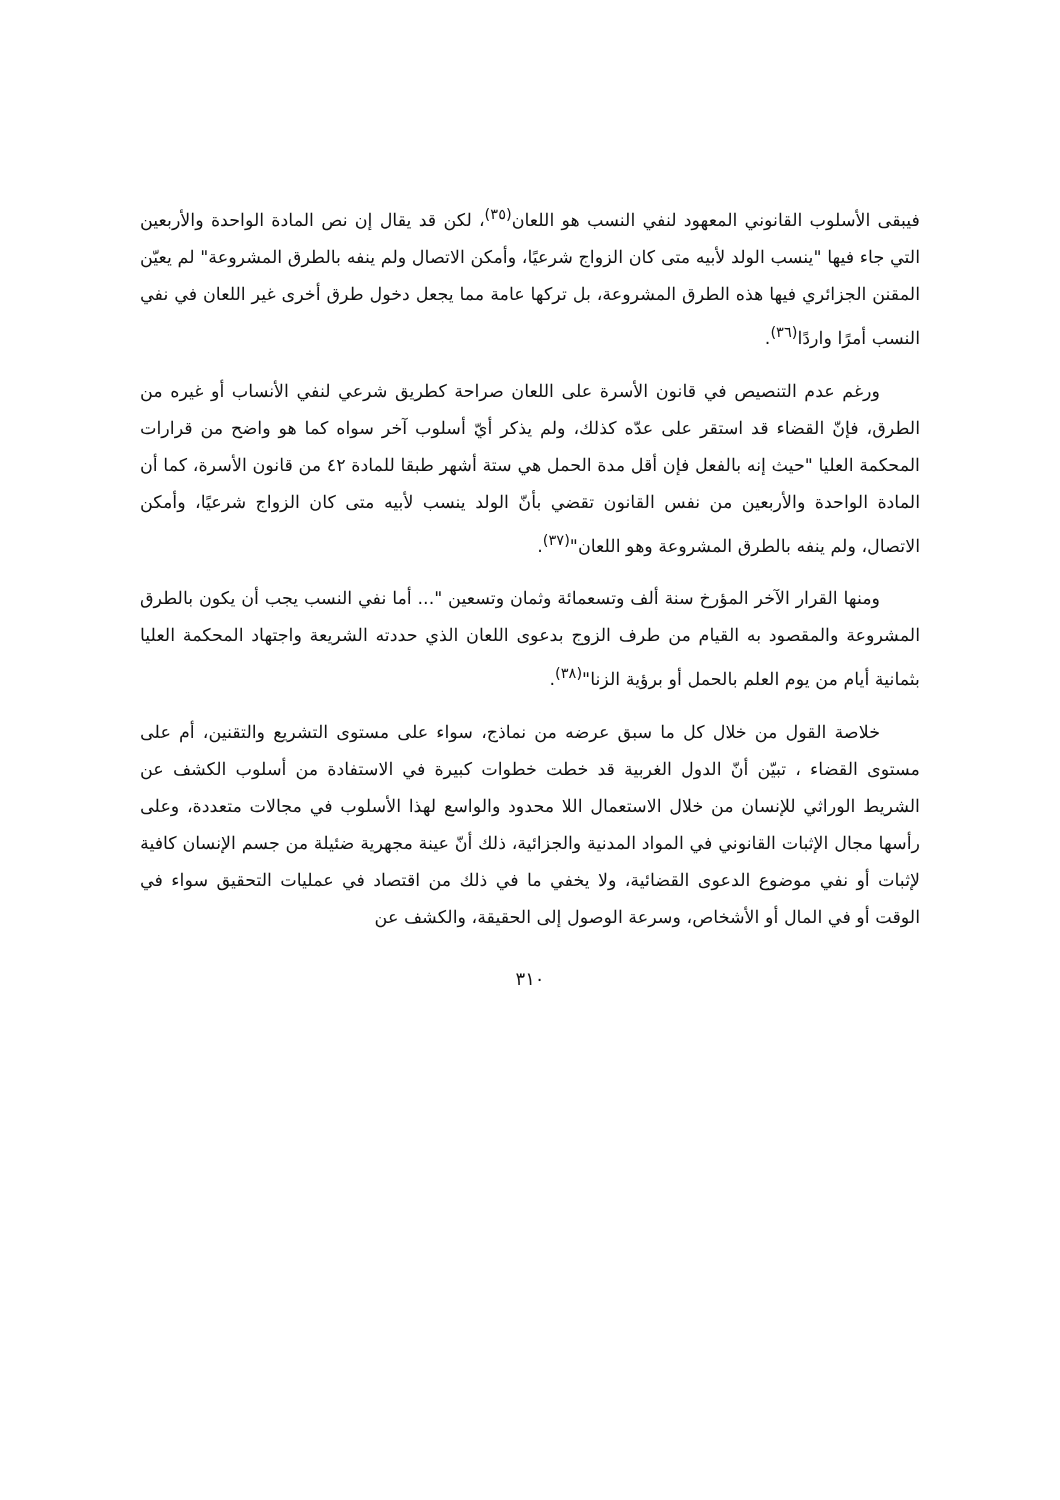فيبقى الأسلوب القانوني المعهود لنفي النسب هو اللعان<sup>(٣٥)</sup>، لكن قد يقال إن نص المادة الواحدة والأربعين التي جاء فيها "ينسب الولد لأبيه متى كان الزواج شرعيًا، وأمكن الاتصال ولم ينفه بالطرق المشروعة" لم يعيّن المقنن الجزائري فيها هذه الطرق المشروعة، بل تركها عامة مما يجعل دخول طرق أخرى غير اللعان في نفي النسب أمرًا واردًا<sup>(٣٦)</sup>.
ورغم عدم التنصيص في قانون الأسرة على اللعان صراحة كطريق شرعي لنفي الأنساب أو غيره من الطرق، فإنّ القضاء قد استقر على عدّه كذلك، ولم يذكر أيّ أسلوب آخر سواه كما هو واضح من قرارات المحكمة العليا "حيث إنه بالفعل فإن أقل مدة الحمل هي ستة أشهر طبقا للمادة ٤٢ من قانون الأسرة، كما أن المادة الواحدة والأربعين من نفس القانون تقضي بأنّ الولد ينسب لأبيه متى كان الزواج شرعيًا، وأمكن الاتصال، ولم ينفه بالطرق المشروعة وهو اللعان"<sup>(٣٧)</sup>.
ومنها القرار الآخر المؤرخ سنة ألف وتسعمائة وثمان وتسعين "... أما نفي النسب يجب أن يكون بالطرق المشروعة والمقصود به القيام من طرف الزوج بدعوى اللعان الذي حددته الشريعة واجتهاد المحكمة العليا بثمانية أيام من يوم العلم بالحمل أو برؤية الزنا"<sup>(٣٨)</sup>.
خلاصة القول من خلال كل ما سبق عرضه من نماذج، سواء على مستوى التشريع والتقنين، أم على مستوى القضاء ، تبيّن أنّ الدول الغربية قد خطت خطوات كبيرة في الاستفادة من أسلوب الكشف عن الشريط الوراثي للإنسان من خلال الاستعمال اللا محدود والواسع لهذا الأسلوب في مجالات متعددة، وعلى رأسها مجال الإثبات القانوني في المواد المدنية والجزائية، ذلك أنّ عينة مجهرية ضئيلة من جسم الإنسان كافية لإثبات أو نفي موضوع الدعوى القضائية، ولا يخفي ما في ذلك من اقتصاد في عمليات التحقيق سواء في الوقت أو في المال أو الأشخاص، وسرعة الوصول إلى الحقيقة، والكشف عن
٣١٠